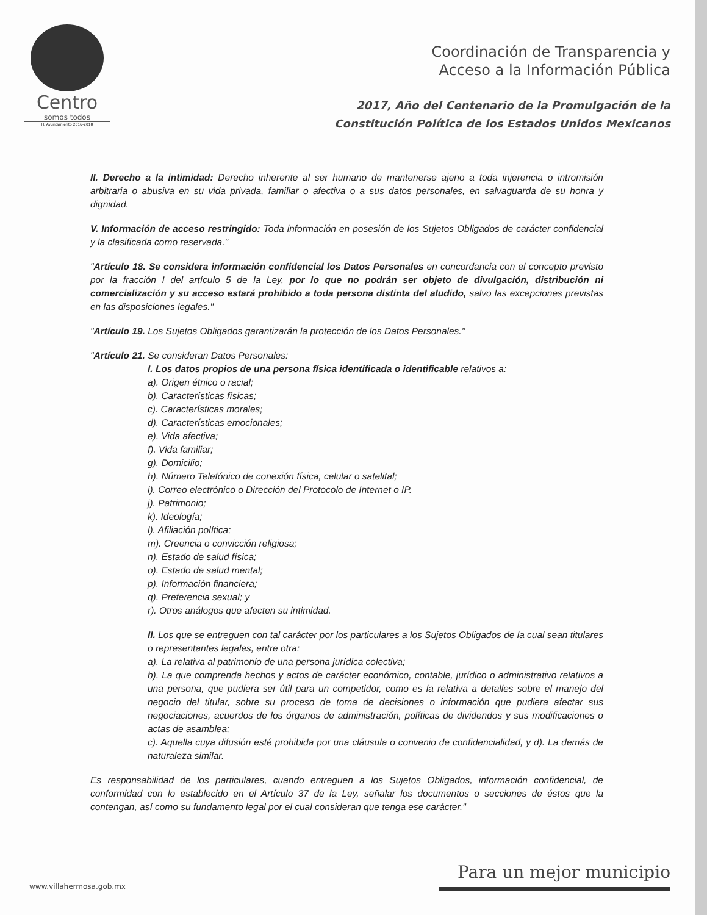Centro
somos todos
H. Ayuntamiento 2016-2018
Coordinación de Transparencia y
Acceso a la Información Pública
2017, Año del Centenario de la Promulgación de la
Constitución Política de los Estados Unidos Mexicanos
II. Derecho a la intimidad: Derecho inherente al ser humano de mantenerse ajeno a toda injerencia o intromisión arbitraria o abusiva en su vida privada, familiar o afectiva o a sus datos personales, en salvaguarda de su honra y dignidad.
V. Información de acceso restringido: Toda información en posesión de los Sujetos Obligados de carácter confidencial y la clasificada como reservada."
"Artículo 18. Se considera información confidencial los Datos Personales en concordancia con el concepto previsto por la fracción I del artículo 5 de la Ley, por lo que no podrán ser objeto de divulgación, distribución ni comercialización y su acceso estará prohibido a toda persona distinta del aludido, salvo las excepciones previstas en las disposiciones legales."
"Artículo 19. Los Sujetos Obligados garantizarán la protección de los Datos Personales."
"Artículo 21. Se consideran Datos Personales:
I. Los datos propios de una persona física identificada o identificable relativos a:
a). Origen étnico o racial;
b). Características físicas;
c). Características morales;
d). Características emocionales;
e). Vida afectiva;
f). Vida familiar;
g). Domicilio;
h). Número Telefónico de conexión física, celular o satelital;
i). Correo electrónico o Dirección del Protocolo de Internet o IP.
j). Patrimonio;
k). Ideología;
l). Afiliación política;
m). Creencia o convicción religiosa;
n). Estado de salud física;
o). Estado de salud mental;
p). Información financiera;
q). Preferencia sexual; y
r). Otros análogos que afecten su intimidad.
II. Los que se entreguen con tal carácter por los particulares a los Sujetos Obligados de la cual sean titulares o representantes legales, entre otra:
a). La relativa al patrimonio de una persona jurídica colectiva;
b). La que comprenda hechos y actos de carácter económico, contable, jurídico o administrativo relativos a una persona, que pudiera ser útil para un competidor, como es la relativa a detalles sobre el manejo del negocio del titular, sobre su proceso de toma de decisiones o información que pudiera afectar sus negociaciones, acuerdos de los órganos de administración, políticas de dividendos y sus modificaciones o actas de asamblea;
c). Aquella cuya difusión esté prohibida por una cláusula o convenio de confidencialidad, y d). La demás de naturaleza similar.
Es responsabilidad de los particulares, cuando entreguen a los Sujetos Obligados, información confidencial, de conformidad con lo establecido en el Artículo 37 de la Ley, señalar los documentos o secciones de éstos que la contengan, así como su fundamento legal por el cual consideran que tenga ese carácter."
www.villahermosa.gob.mx
Para un mejor municipio